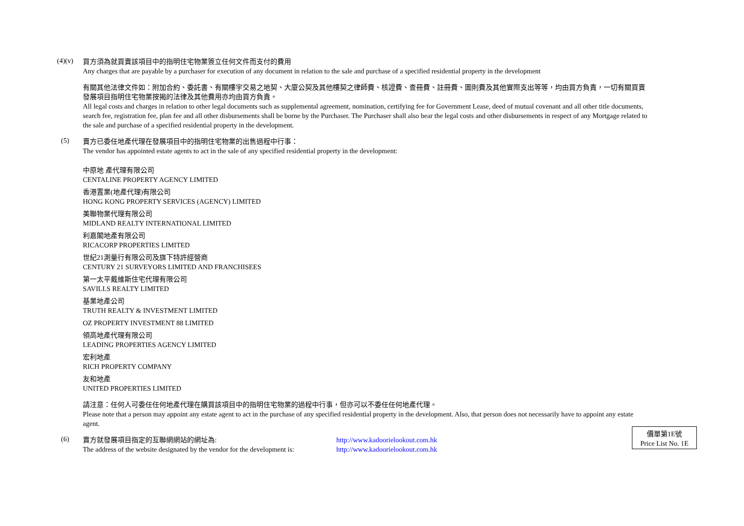(4)(v)
買方須為就買賣該項目中的指明住宅物業簽立任何文件而支付的費用
Any charges that are payable by a purchaser for execution of any document in relation to the sale and purchase of a specified residential property in the development
有關其他法律文件如：附加合約、委託書、有關樓宇交易之地契、大廈公契及其他樓契之律師費、核證費、查冊費、註冊費、圖則費及其他實際支出等等，均由買方負責，一切有關買賣發展項目指明住宅物業按揭的法律及其他費用亦均由買方負責。
All legal costs and charges in relation to other legal documents such as supplemental agreement, nomination, certifying fee for Government Lease, deed of mutual covenant and all other title documents, search fee, registration fee, plan fee and all other disbursements shall be borne by the Purchaser. The Purchaser shall also bear the legal costs and other disbursements in respect of any Mortgage related to the sale and purchase of a specified residential property in the development.
(5)
賣方已委任地產代理在發展項目中的指明住宅物業的出售過程中行事：
The vendor has appointed estate agents to act in the sale of any specified residential property in the development:
中原地 產代理有限公司
CENTALINE PROPERTY AGENCY LIMITED
香港置業(地產代理)有限公司
HONG KONG PROPERTY SERVICES (AGENCY) LIMITED
美聯物業代理有限公司
MIDLAND REALTY INTERNATIONAL LIMITED
利嘉閣地產有限公司
RICACORP PROPERTIES LIMITED
世紀21測量行有限公司及旗下特許經營商
CENTURY 21 SURVEYORS LIMITED AND FRANCHISEES
第一太平戴維斯住宅代理有限公司
SAVILLS REALTY LIMITED
基業地產公司
TRUTH REALTY & INVESTMENT LIMITED
OZ PROPERTY INVESTMENT 88 LIMITED
領高地產代理有限公司
LEADING PROPERTIES AGENCY LIMITED
宏利地產
RICH PROPERTY COMPANY
友和地產
UNITED PROPERTIES LIMITED
請注意：任何人可委任任何地產代理在購買該項目中的指明住宅物業的過程中行事，但亦可以不委任任何地產代理。
Please note that a person may appoint any estate agent to act in the purchase of any specified residential property in the development. Also, that person does not necessarily have to appoint any estate agent.
(6)
賣方就發展項目指定的互聯網網站的網址為: http://www.kadoorielookout.com.hk
The address of the website designated by the vendor for the development is: http://www.kadoorielookout.com.hk
價單第1E號
Price List No. 1E